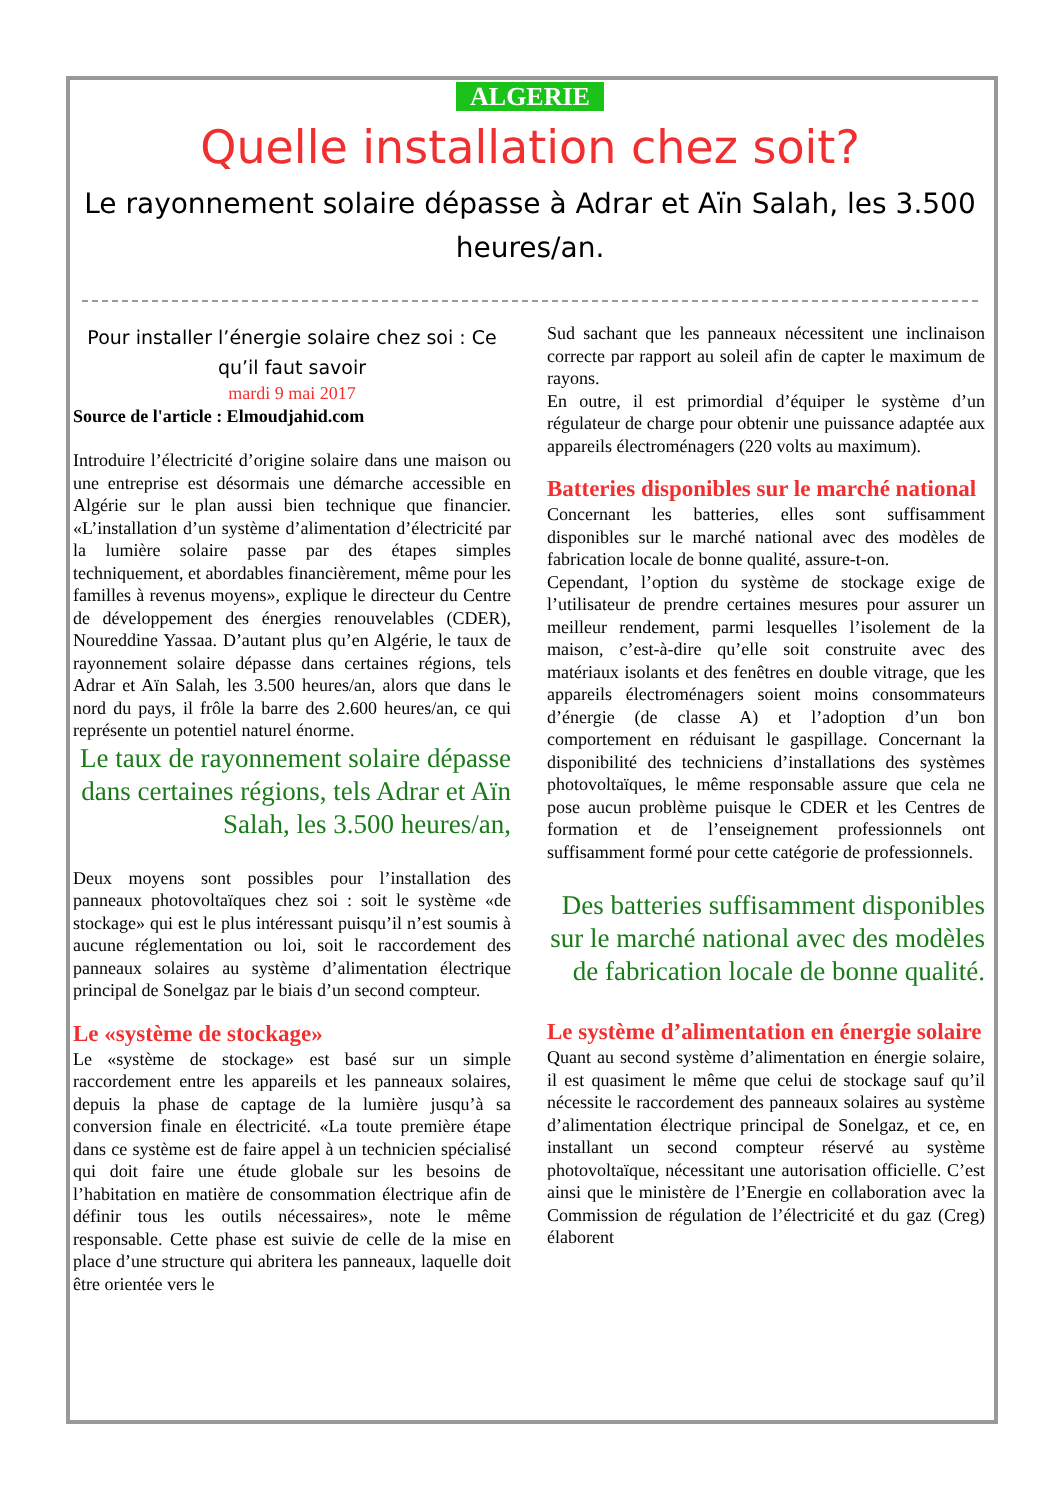ALGERIE
Quelle installation chez soit?
Le rayonnement solaire dépasse à Adrar et Aïn Salah, les 3.500 heures/an.
Pour installer l’énergie solaire chez soi : Ce qu’il faut savoir
mardi 9 mai 2017
Source de l'article : Elmoudjahid.com
Introduire l’électricité d’origine solaire dans une maison ou une entreprise est désormais une démarche accessible en Algérie sur le plan aussi bien technique que financier. «L’installation d’un système d’alimentation d’électricité par la lumière solaire passe par des étapes simples techniquement, et abordables financièrement, même pour les familles à revenus moyens», explique le directeur du Centre de développement des énergies renouvelables (CDER), Noureddine Yassaa. D’autant plus qu’en Algérie, le taux de rayonnement solaire dépasse dans certaines régions, tels Adrar et Aïn Salah, les 3.500 heures/an, alors que dans le nord du pays, il frôle la barre des 2.600 heures/an, ce qui représente un potentiel naturel énorme.
Le taux de rayonnement solaire dépasse dans certaines régions, tels Adrar et Aïn Salah, les 3.500 heures/an,
Deux moyens sont possibles pour l’installation des panneaux photovoltaïques chez soi : soit le système «de stockage» qui est le plus intéressant puisqu’il n’est soumis à aucune réglementation ou loi, soit le raccordement des panneaux solaires au système d’alimentation électrique principal de Sonelgaz par le biais d’un second compteur.
Le «système de stockage»
Le «système de stockage» est basé sur un simple raccordement entre les appareils et les panneaux solaires, depuis la phase de captage de la lumière jusqu’à sa conversion finale en électricité. «La toute première étape dans ce système est de faire appel à un technicien spécialisé qui doit faire une étude globale sur les besoins de l’habitation en matière de consommation électrique afin de définir tous les outils nécessaires», note le même responsable. Cette phase est suivie de celle de la mise en place d’une structure qui abritera les panneaux, laquelle doit être orientée vers le
Sud sachant que les panneaux nécessitent une inclinaison correcte par rapport au soleil afin de capter le maximum de rayons.
En outre, il est primordial d’équiper le système d’un régulateur de charge pour obtenir une puissance adaptée aux appareils électroménagers (220 volts au maximum).
Batteries disponibles sur le marché national
Concernant les batteries, elles sont suffisamment disponibles sur le marché national avec des modèles de fabrication locale de bonne qualité, assure-t-on.
Cependant, l’option du système de stockage exige de l’utilisateur de prendre certaines mesures pour assurer un meilleur rendement, parmi lesquelles l’isolement de la maison, c’est-à-dire qu’elle soit construite avec des matériaux isolants et des fenêtres en double vitrage, que les appareils électroménagers soient moins consommateurs d’énergie (de classe A) et l’adoption d’un bon comportement en réduisant le gaspillage. Concernant la disponibilité des techniciens d’installations des systèmes photovoltaïques, le même responsable assure que cela ne pose aucun problème puisque le CDER et les Centres de formation et de l’enseignement professionnels ont suffisamment formé pour cette catégorie de professionnels.
Des batteries suffisamment disponibles sur le marché national avec des modèles de fabrication locale de bonne qualité.
Le système d’alimentation en énergie solaire
Quant au second système d’alimentation en énergie solaire, il est quasiment le même que celui de stockage sauf qu’il nécessite le raccordement des panneaux solaires au système d’alimentation électrique principal de Sonelgaz, et ce, en installant un second compteur réservé au système photovoltaïque, nécessitant une autorisation officielle. C’est ainsi que le ministère de l’Energie en collaboration avec la Commission de régulation de l’électricité et du gaz (Creg) élaborent